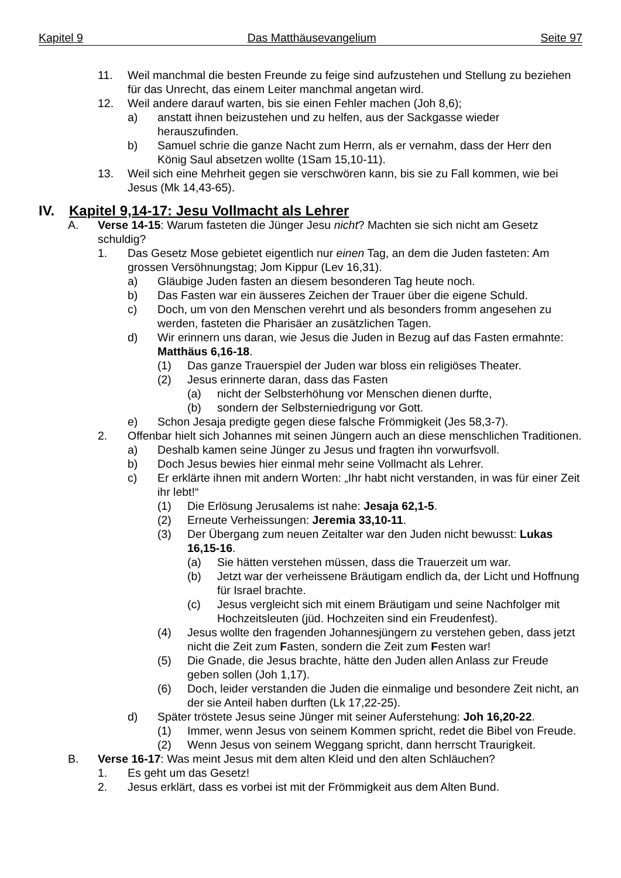Kapitel 9 Das Matthäusevangelium Seite 97
11. Weil manchmal die besten Freunde zu feige sind aufzustehen und Stellung zu beziehen für das Unrecht, das einem Leiter manchmal angetan wird.
12. Weil andere darauf warten, bis sie einen Fehler machen (Joh 8,6);
a) anstatt ihnen beizustehen und zu helfen, aus der Sackgasse wieder herauszufinden.
b) Samuel schrie die ganze Nacht zum Herrn, als er vernahm, dass der Herr den König Saul absetzen wollte (1Sam 15,10-11).
13. Weil sich eine Mehrheit gegen sie verschwören kann, bis sie zu Fall kommen, wie bei Jesus (Mk 14,43-65).
IV. Kapitel 9,14-17: Jesu Vollmacht als Lehrer
A. Verse 14-15: Warum fasteten die Jünger Jesu nicht? Machten sie sich nicht am Gesetz schuldig?
1. Das Gesetz Mose gebietet eigentlich nur einen Tag, an dem die Juden fasteten: Am grossen Versöhnungstag; Jom Kippur (Lev 16,31).
a) Gläubige Juden fasten an diesem besonderen Tag heute noch.
b) Das Fasten war ein äusseres Zeichen der Trauer über die eigene Schuld.
c) Doch, um von den Menschen verehrt und als besonders fromm angesehen zu werden, fasteten die Pharisäer an zusätzlichen Tagen.
d) Wir erinnern uns daran, wie Jesus die Juden in Bezug auf das Fasten ermahnte: Matthäus 6,16-18.
(1) Das ganze Trauerspiel der Juden war bloss ein religiöses Theater.
(2) Jesus erinnerte daran, dass das Fasten
(a) nicht der Selbsterhöhung vor Menschen dienen durfte,
(b) sondern der Selbsterniedrigung vor Gott.
e) Schon Jesaja predigte gegen diese falsche Frömmigkeit (Jes 58,3-7).
2. Offenbar hielt sich Johannes mit seinen Jüngern auch an diese menschlichen Traditionen.
a) Deshalb kamen seine Jünger zu Jesus und fragten ihn vorwurfsvoll.
b) Doch Jesus bewies hier einmal mehr seine Vollmacht als Lehrer.
c) Er erklärte ihnen mit andern Worten: „Ihr habt nicht verstanden, in was für einer Zeit ihr lebt!“
(1) Die Erlösung Jerusalems ist nahe: Jesaja 62,1-5.
(2) Erneute Verheissungen: Jeremia 33,10-11.
(3) Der Übergang zum neuen Zeitalter war den Juden nicht bewusst: Lukas 16,15-16.
(a) Sie hätten verstehen müssen, dass die Trauerzeit um war.
(b) Jetzt war der verheissene Bräutigam endlich da, der Licht und Hoffnung für Israel brachte.
(c) Jesus vergleicht sich mit einem Bräutigam und seine Nachfolger mit Hochzeitsleuten (jüd. Hochzeiten sind ein Freudenfest).
(4) Jesus wollte den fragenden Johannesjüngern zu verstehen geben, dass jetzt nicht die Zeit zum Fasten, sondern die Zeit zum Festen war!
(5) Die Gnade, die Jesus brachte, hätte den Juden allen Anlass zur Freude geben sollen (Joh 1,17).
(6) Doch, leider verstanden die Juden die einmalige und besondere Zeit nicht, an der sie Anteil haben durften (Lk 17,22-25).
d) Später tröstete Jesus seine Jünger mit seiner Auferstehung: Joh 16,20-22.
(1) Immer, wenn Jesus von seinem Kommen spricht, redet die Bibel von Freude.
(2) Wenn Jesus von seinem Weggang spricht, dann herrscht Traurigkeit.
B. Verse 16-17: Was meint Jesus mit dem alten Kleid und den alten Schläuchen?
1. Es geht um das Gesetz!
2. Jesus erklärt, dass es vorbei ist mit der Frömmigkeit aus dem Alten Bund.